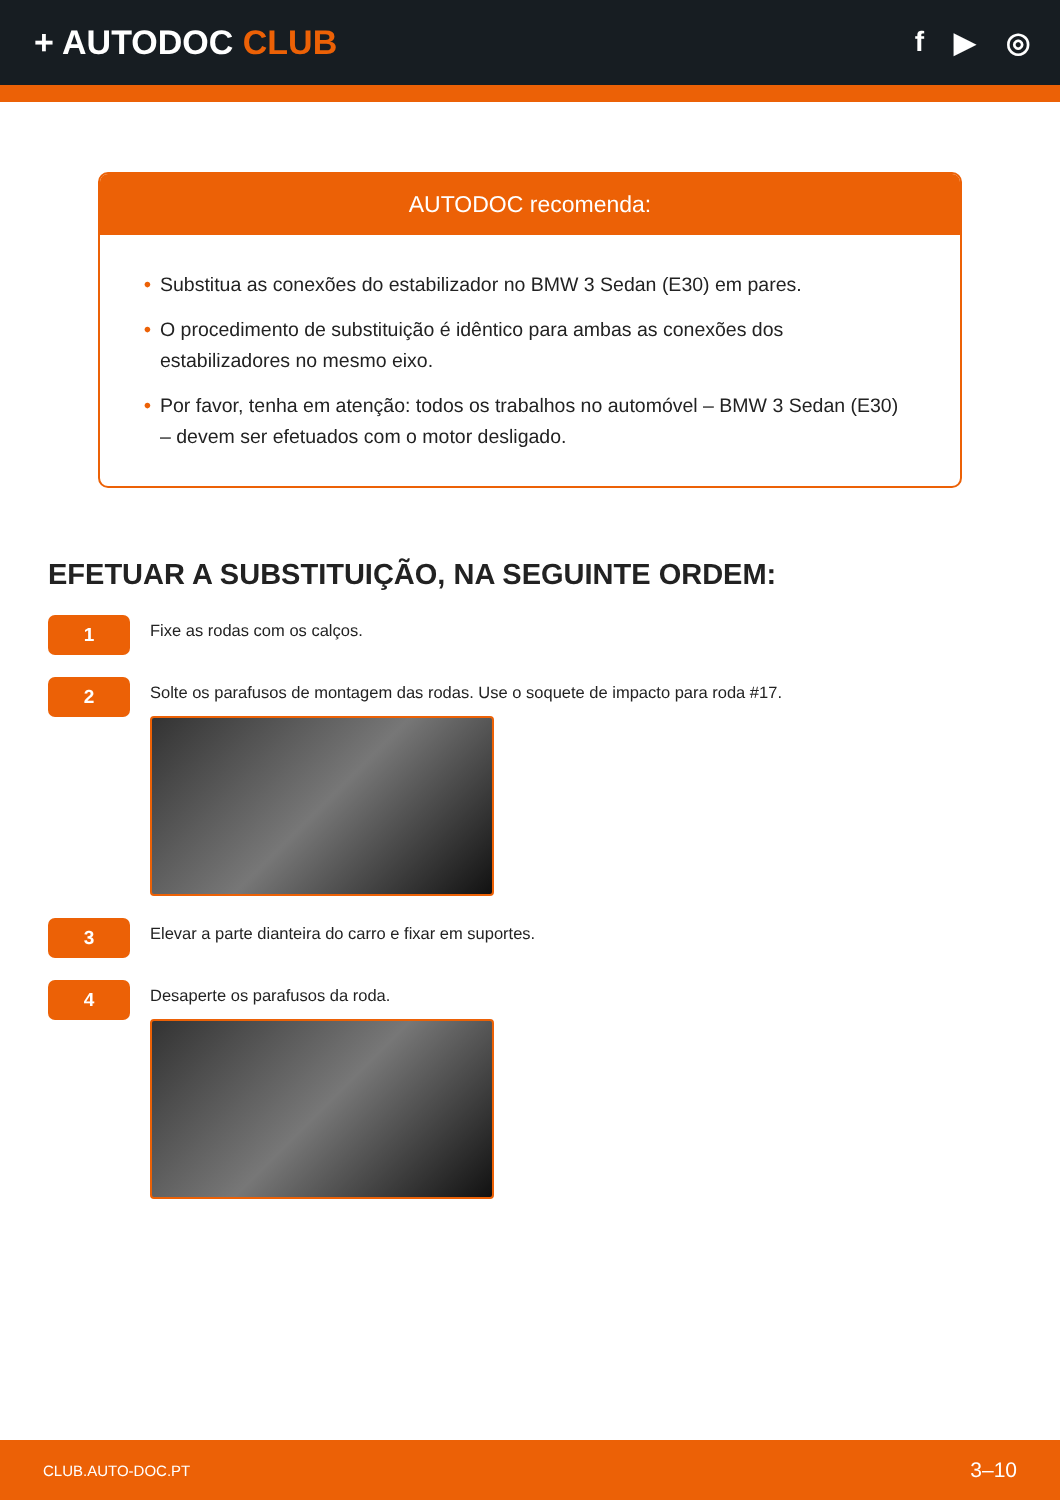+ AUTODOC CLUB
f ▶ ◎
AUTODOC recomenda:
• Substitua as conexões do estabilizador no BMW 3 Sedan (E30) em pares.
• O procedimento de substituição é idêntico para ambas as conexões dos estabilizadores no mesmo eixo.
• Por favor, tenha em atenção: todos os trabalhos no automóvel – BMW 3 Sedan (E30) – devem ser efetuados com o motor desligado.
EFETUAR A SUBSTITUIÇÃO, NA SEGUINTE ORDEM:
1
Fixe as rodas com os calços.
2
Solte os parafusos de montagem das rodas. Use o soquete de impacto para roda #17.
3
Elevar a parte dianteira do carro e fixar em suportes.
4
Desaperte os parafusos da roda.
CLUB.AUTO-DOC.PT 3–10